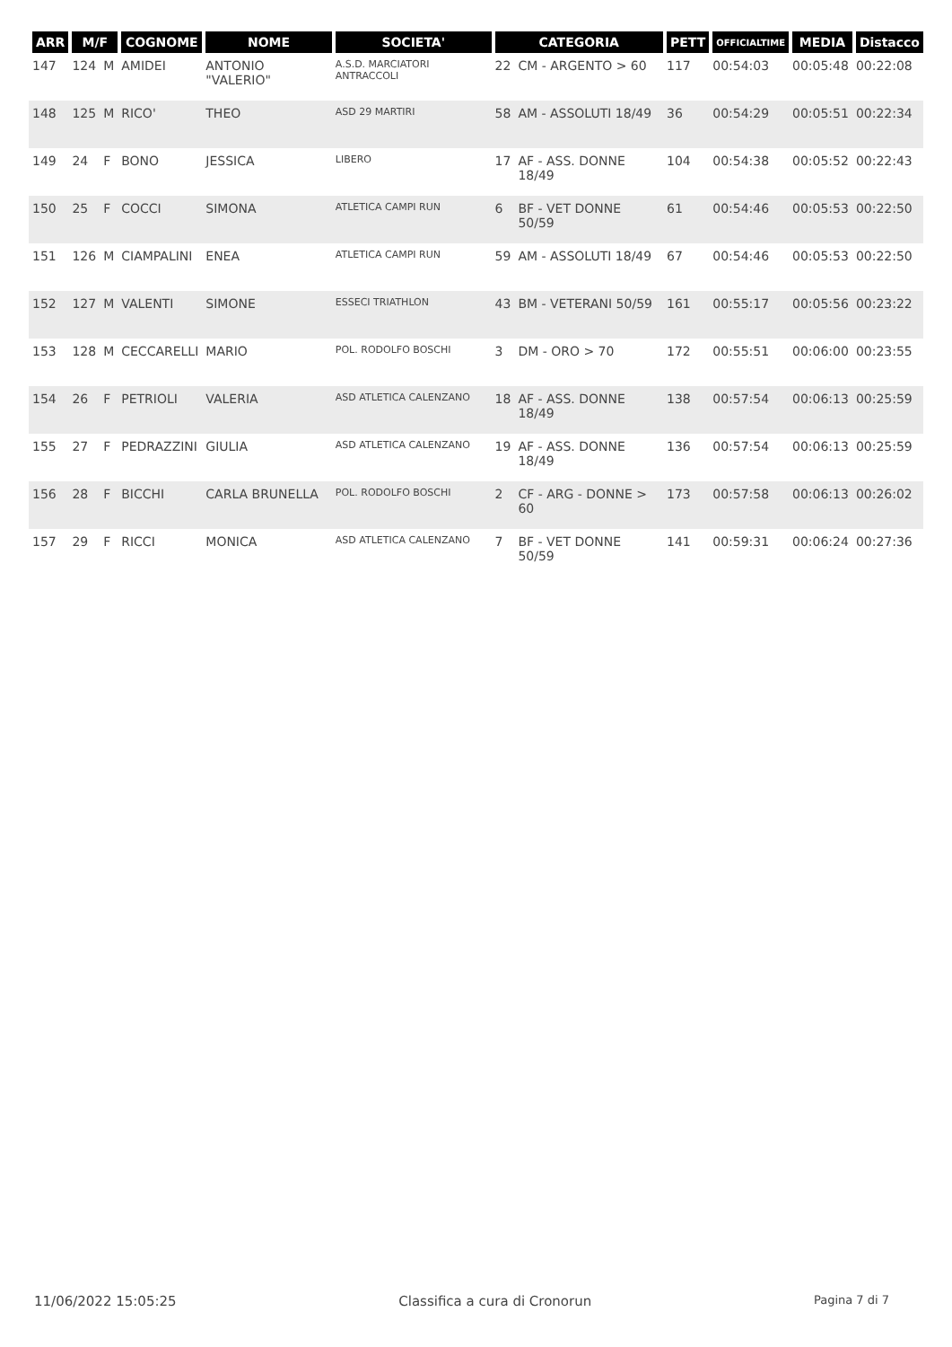| ARR | M/F | | COGNOME | NOME | SOCIETA' | CATEGORIA | | PETT | OFFICIALTIME | MEDIA | Distacco |
| --- | --- | --- | --- | --- | --- | --- | --- | --- | --- | --- | --- |
| 147 | 124 | M | AMIDEI | ANTONIO "VALERIO" | A.S.D. MARCIATORI ANTRACCOLI | 22 | CM - ARGENTO > 60 | 117 | 00:54:03 | 00:05:48 | 00:22:08 |
| 148 | 125 | M | RICO' | THEO | ASD 29 MARTIRI | 58 | AM - ASSOLUTI 18/49 | 36 | 00:54:29 | 00:05:51 | 00:22:34 |
| 149 | 24 | F | BONO | JESSICA | LIBERO | 17 | AF - ASS. DONNE 18/49 | 104 | 00:54:38 | 00:05:52 | 00:22:43 |
| 150 | 25 | F | COCCI | SIMONA | ATLETICA CAMPI RUN | 6 | BF - VET DONNE 50/59 | 61 | 00:54:46 | 00:05:53 | 00:22:50 |
| 151 | 126 | M | CIAMPALINI | ENEA | ATLETICA CAMPI RUN | 59 | AM - ASSOLUTI 18/49 | 67 | 00:54:46 | 00:05:53 | 00:22:50 |
| 152 | 127 | M | VALENTI | SIMONE | ESSECI TRIATHLON | 43 | BM - VETERANI 50/59 | 161 | 00:55:17 | 00:05:56 | 00:23:22 |
| 153 | 128 | M | CECCARELLI | MARIO | POL. RODOLFO BOSCHI | 3 | DM - ORO > 70 | 172 | 00:55:51 | 00:06:00 | 00:23:55 |
| 154 | 26 | F | PETRIOLI | VALERIA | ASD ATLETICA CALENZANO | 18 | AF - ASS. DONNE 18/49 | 138 | 00:57:54 | 00:06:13 | 00:25:59 |
| 155 | 27 | F | PEDRAZZINI | GIULIA | ASD ATLETICA CALENZANO | 19 | AF - ASS. DONNE 18/49 | 136 | 00:57:54 | 00:06:13 | 00:25:59 |
| 156 | 28 | F | BICCHI | CARLA BRUNELLA | POL. RODOLFO BOSCHI | 2 | CF - ARG - DONNE > 60 | 173 | 00:57:58 | 00:06:13 | 00:26:02 |
| 157 | 29 | F | RICCI | MONICA | ASD ATLETICA CALENZANO | 7 | BF - VET DONNE 50/59 | 141 | 00:59:31 | 00:06:24 | 00:27:36 |
11/06/2022 15:05:25 Classifica a cura di Cronorun Pagina 7 di 7